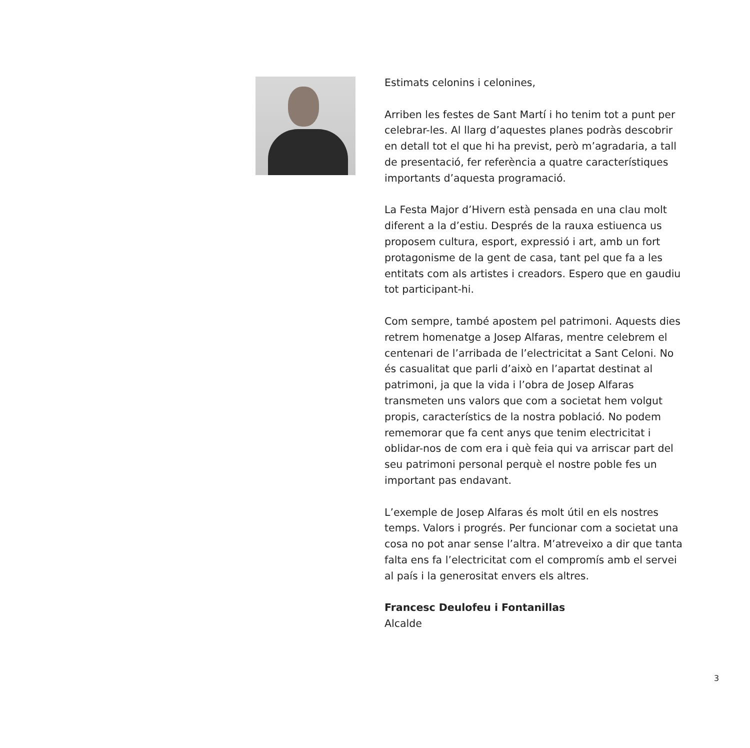Estimats celonins i celonines,
Arriben les festes de Sant Martí i ho tenim tot a punt per celebrar-les. Al llarg d’aquestes planes podràs descobrir en detall tot el que hi ha previst, però m’agradaria, a tall de presentació, fer referència a quatre característiques importants d’aquesta programació.
La Festa Major d’Hivern està pensada en una clau molt diferent a la d’estiu. Després de la rauxa estiuenca us proposem cultura, esport, expressió i art, amb un fort protagonisme de la gent de casa, tant pel que fa a les entitats com als artistes i creadors. Espero que en gaudiu tot participant-hi.
Com sempre, també apostem pel patrimoni. Aquests dies retrem homenatge a Josep Alfaras, mentre celebrem el centenari de l’arribada de l’electricitat a Sant Celoni. No és casualitat que parli d’això en l’apartat destinat al patrimoni, ja que la vida i l’obra de Josep Alfaras transmeten uns valors que com a societat hem volgut propis, característics de la nostra població. No podem rememorar que fa cent anys que tenim electricitat i oblidar-nos de com era i què feia qui va arriscar part del seu patrimoni personal perquè el nostre poble fes un important pas endavant.
L’exemple de Josep Alfaras és molt útil en els nostres temps. Valors i progrés. Per funcionar com a societat una cosa no pot anar sense l’altra. M’atreveixo a dir que tanta falta ens fa l’electricitat com el compromís amb el servei al país i la generositat envers els altres.
Francesc Deulofeu i Fontanillas
Alcalde
3